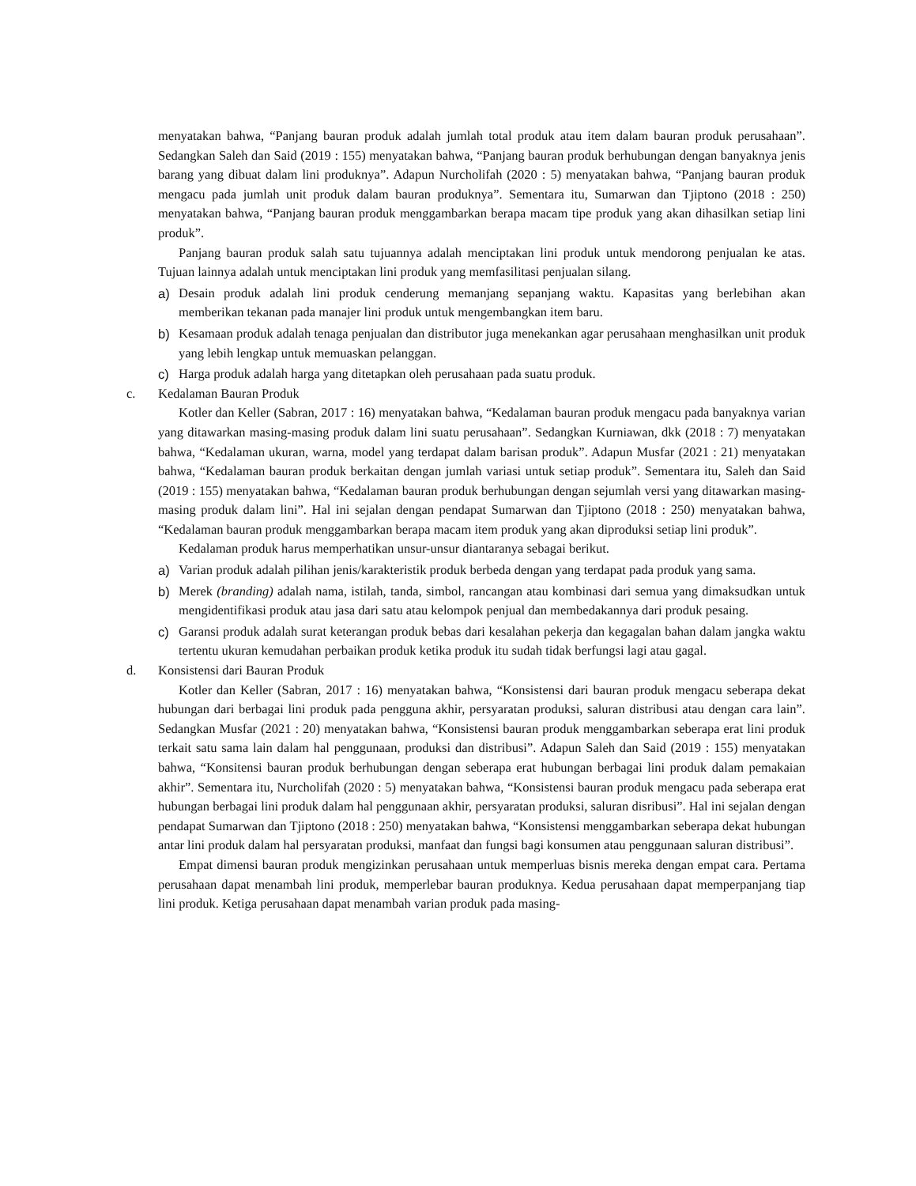menyatakan bahwa, “Panjang bauran produk adalah jumlah total produk atau item dalam bauran produk perusahaan”. Sedangkan Saleh dan Said (2019 : 155) menyatakan bahwa, “Panjang bauran produk berhubungan dengan banyaknya jenis barang yang dibuat dalam lini produknya”. Adapun Nurcholifah (2020 : 5) menyatakan bahwa, “Panjang bauran produk mengacu pada jumlah unit produk dalam bauran produknya”. Sementara itu, Sumarwan dan Tjiptono (2018 : 250) menyatakan bahwa, “Panjang bauran produk menggambarkan berapa macam tipe produk yang akan dihasilkan setiap lini produk”.
Panjang bauran produk salah satu tujuannya adalah menciptakan lini produk untuk mendorong penjualan ke atas. Tujuan lainnya adalah untuk menciptakan lini produk yang memfasilitasi penjualan silang.
a) Desain produk adalah lini produk cenderung memanjang sepanjang waktu. Kapasitas yang berlebihan akan memberikan tekanan pada manajer lini produk untuk mengembangkan item baru.
b) Kesamaan produk adalah tenaga penjualan dan distributor juga menekankan agar perusahaan menghasilkan unit produk yang lebih lengkap untuk memuaskan pelanggan.
c) Harga produk adalah harga yang ditetapkan oleh perusahaan pada suatu produk.
c. Kedalaman Bauran Produk
Kotler dan Keller (Sabran, 2017 : 16) menyatakan bahwa, “Kedalaman bauran produk mengacu pada banyaknya varian yang ditawarkan masing-masing produk dalam lini suatu perusahaan”. Sedangkan Kurniawan, dkk (2018 : 7) menyatakan bahwa, “Kedalaman ukuran, warna, model yang terdapat dalam barisan produk”. Adapun Musfar (2021 : 21) menyatakan bahwa, “Kedalaman bauran produk berkaitan dengan jumlah variasi untuk setiap produk”. Sementara itu, Saleh dan Said (2019 : 155) menyatakan bahwa, “Kedalaman bauran produk berhubungan dengan sejumlah versi yang ditawarkan masing-masing produk dalam lini”. Hal ini sejalan dengan pendapat Sumarwan dan Tjiptono (2018 : 250) menyatakan bahwa, “Kedalaman bauran produk menggambarkan berapa macam item produk yang akan diproduksi setiap lini produk”.
Kedalaman produk harus memperhatikan unsur-unsur diantaranya sebagai berikut.
a) Varian produk adalah pilihan jenis/karakteristik produk berbeda dengan yang terdapat pada produk yang sama.
b) Merek (branding) adalah nama, istilah, tanda, simbol, rancangan atau kombinasi dari semua yang dimaksudkan untuk mengidentifikasi produk atau jasa dari satu atau kelompok penjual dan membedakannya dari produk pesaing.
c) Garansi produk adalah surat keterangan produk bebas dari kesalahan pekerja dan kegagalan bahan dalam jangka waktu tertentu ukuran kemudahan perbaikan produk ketika produk itu sudah tidak berfungsi lagi atau gagal.
d. Konsistensi dari Bauran Produk
Kotler dan Keller (Sabran, 2017 : 16) menyatakan bahwa, “Konsistensi dari bauran produk mengacu seberapa dekat hubungan dari berbagai lini produk pada pengguna akhir, persyaratan produksi, saluran distribusi atau dengan cara lain”. Sedangkan Musfar (2021 : 20) menyatakan bahwa, “Konsistensi bauran produk menggambarkan seberapa erat lini produk terkait satu sama lain dalam hal penggunaan, produksi dan distribusi”. Adapun Saleh dan Said (2019 : 155) menyatakan bahwa, “Konsitensi bauran produk berhubungan dengan seberapa erat hubungan berbagai lini produk dalam pemakaian akhir”. Sementara itu, Nurcholifah (2020 : 5) menyatakan bahwa, “Konsistensi bauran produk mengacu pada seberapa erat hubungan berbagai lini produk dalam hal penggunaan akhir, persyaratan produksi, saluran disribusi”. Hal ini sejalan dengan pendapat Sumarwan dan Tjiptono (2018 : 250) menyatakan bahwa, “Konsistensi menggambarkan seberapa dekat hubungan antar lini produk dalam hal persyaratan produksi, manfaat dan fungsi bagi konsumen atau penggunaan saluran distribusi”.
Empat dimensi bauran produk mengizinkan perusahaan untuk memperluas bisnis mereka dengan empat cara. Pertama perusahaan dapat menambah lini produk, memperlebar bauran produknya. Kedua perusahaan dapat memperpanjang tiap lini produk. Ketiga perusahaan dapat menambah varian produk pada masing-